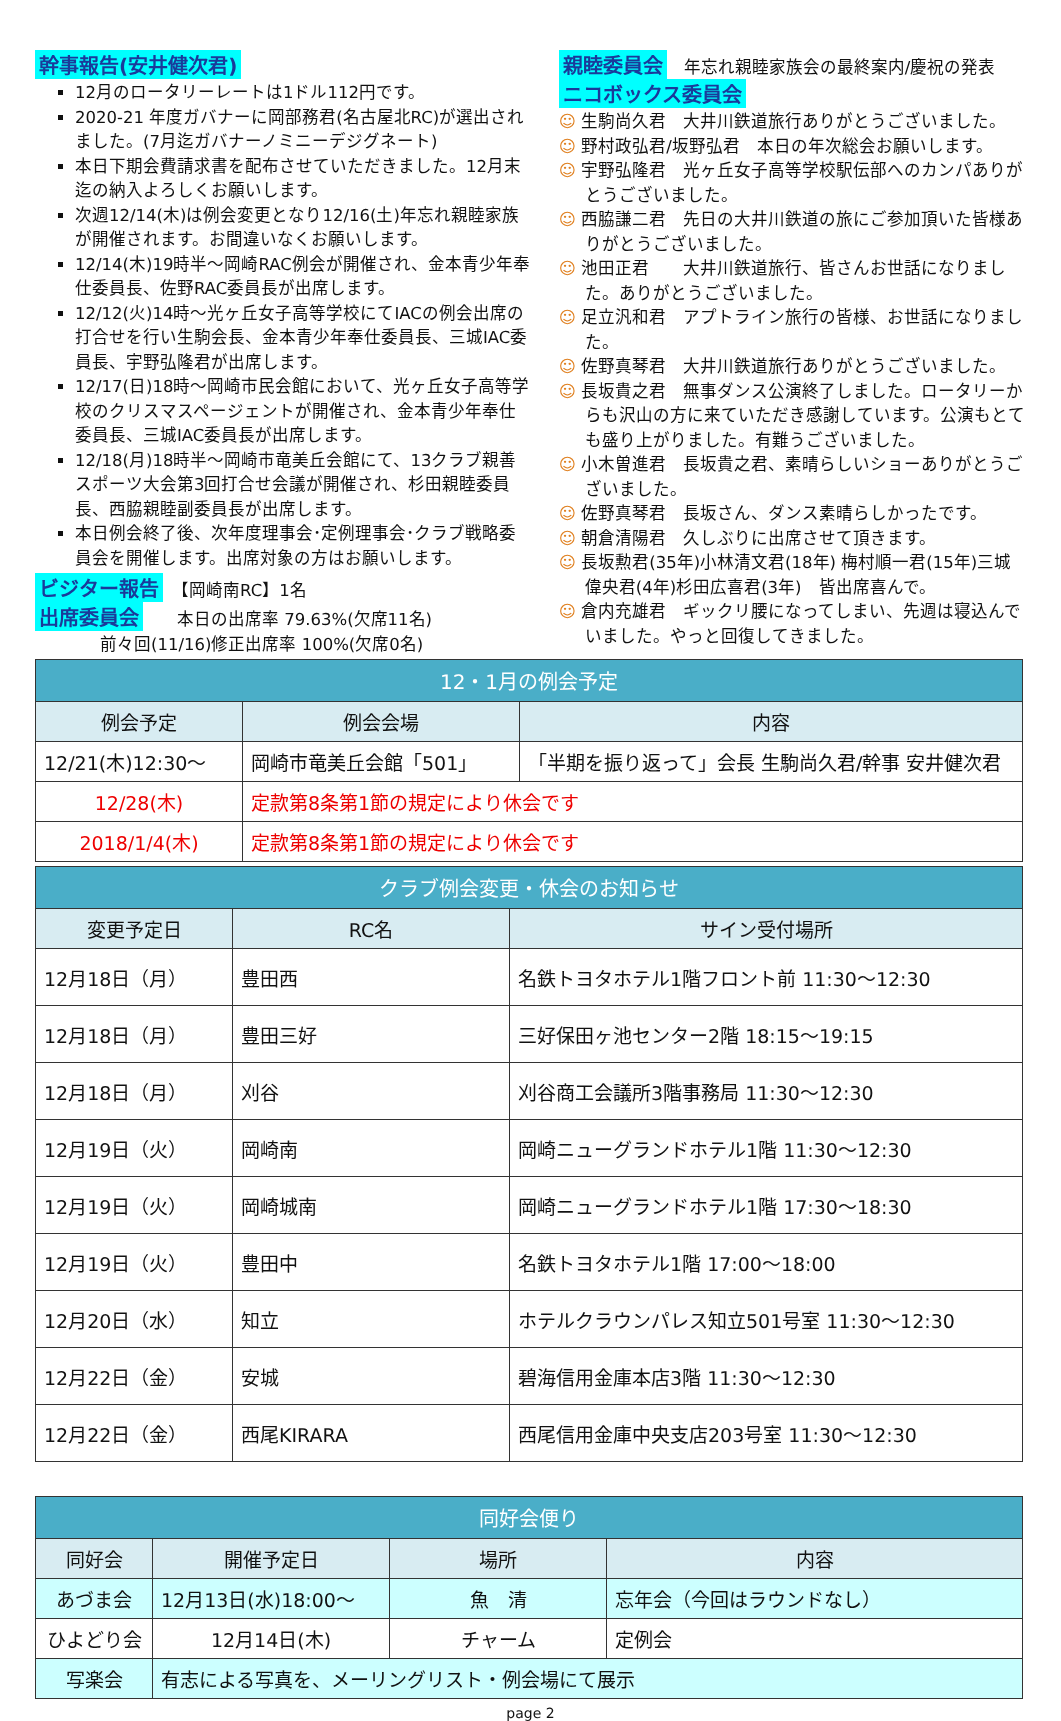幹事報告(安井健次君)
12月のロータリーレートは1ドル112円です。
2020-21 年度ガバナーに岡部務君(名古屋北RC)が選出されました。(7月迄ガバナーノミニーデジグネート)
本日下期会費請求書を配布させていただきました。12月末迄の納入よろしくお願いします。
次週12/14(木)は例会変更となり12/16(土)年忘れ親睦家族が開催されます。お間違いなくお願いします。
12/14(木)19時半～岡崎RAC例会が開催され、金本青少年奉仕委員長、佐野RAC委員長が出席します。
12/12(火)14時～光ヶ丘女子高等学校にてIACの例会出席の打合せを行い生駒会長、金本青少年奉仕委員長、三城IAC委員長、宇野弘隆君が出席します。
12/17(日)18時～岡崎市民会館において、光ヶ丘女子高等学校のクリスマスページェントが開催され、金本青少年奉仕委員長、三城IAC委員長が出席します。
12/18(月)18時半～岡崎市竜美丘会館にて、13クラブ親善スポーツ大会第3回打合せ会議が開催され、杉田親睦委員長、西脇親睦副委員長が出席します。
本日例会終了後、次年度理事会･定例理事会･クラブ戦略委員会を開催します。出席対象の方はお願いします。
ビジター報告　【岡崎南RC】1名
出席委員会　　本日の出席率 79.63%(欠席11名)
前々回(11/16)修正出席率 100%(欠席0名)
親睦委員会　年忘れ親睦家族会の最終案内/慶祝の発表
ニコボックス委員会
☺ 生駒尚久君　大井川鉄道旅行ありがとうございました。
☺ 野村政弘君/坂野弘君　本日の年次総会お願いします。
☺ 宇野弘隆君　光ヶ丘女子高等学校駅伝部へのカンパありがとうございました。
☺ 西脇謙二君　先日の大井川鉄道の旅にご参加頂いた皆様ありがとうございました。
☺ 池田正君　　大井川鉄道旅行、皆さんお世話になりました。ありがとうございました。
☺ 足立汎和君　アプトライン旅行の皆様、お世話になりました。
☺ 佐野真琴君　大井川鉄道旅行ありがとうございました。
☺ 長坂貴之君　無事ダンス公演終了しました。ロータリーからも沢山の方に来ていただき感謝しています。公演もとても盛り上がりました。有難うございました。
☺ 小木曽進君　長坂貴之君、素晴らしいショーありがとうございました。
☺ 佐野真琴君　長坂さん、ダンス素晴らしかったです。
☺ 朝倉清陽君　久しぶりに出席させて頂きます。
☺ 長坂勲君(35年)小林清文君(18年) 梅村順一君(15年)三城偉央君(4年)杉田広喜君(3年)　皆出席喜んで。
☺ 倉内充雄君　ギックリ腰になってしまい、先週は寝込んでいました。やっと回復してきました。
| 12・1月の例会予定 | | |
| --- | --- | --- |
| 例会予定 | 例会会場 | 内容 |
| 12/21(木)12:30～ | 岡崎市竜美丘会館「501」 | 「半期を振り返って」会長 生駒尚久君/幹事 安井健次君 |
| 12/28(木) | 定款第8条第1節の規定により休会です | |
| 2018/1/4(木) | 定款第8条第1節の規定により休会です | |
| クラブ例会変更・休会のお知らせ | | |
| --- | --- | --- |
| 変更予定日 | RC名 | サイン受付場所 |
| 12月18日（月） | 豊田西 | 名鉄トヨタホテル1階フロント前 11:30～12:30 |
| 12月18日（月） | 豊田三好 | 三好保田ヶ池センター2階 18:15～19:15 |
| 12月18日（月） | 刈谷 | 刈谷商工会議所3階事務局 11:30～12:30 |
| 12月19日（火） | 岡崎南 | 岡崎ニューグランドホテル1階 11:30～12:30 |
| 12月19日（火） | 岡崎城南 | 岡崎ニューグランドホテル1階 17:30～18:30 |
| 12月19日（火） | 豊田中 | 名鉄トヨタホテル1階 17:00～18:00 |
| 12月20日（水） | 知立 | ホテルクラウンパレス知立501号室 11:30～12:30 |
| 12月22日（金） | 安城 | 碧海信用金庫本店3階 11:30～12:30 |
| 12月22日（金） | 西尾KIRARA | 西尾信用金庫中央支店203号室 11:30～12:30 |
| 同好会便り | | | |
| --- | --- | --- | --- |
| 同好会 | 開催予定日 | 場所 | 内容 |
| あづま会 | 12月13日(水)18:00～ | 魚 清 | 忘年会（今回はラウンドなし） |
| ひよどり会 | 12月14日(木) | チャーム | 定例会 |
| 写楽会 | 有志による写真を、メーリングリスト・例会場にて展示 | | |
page 2